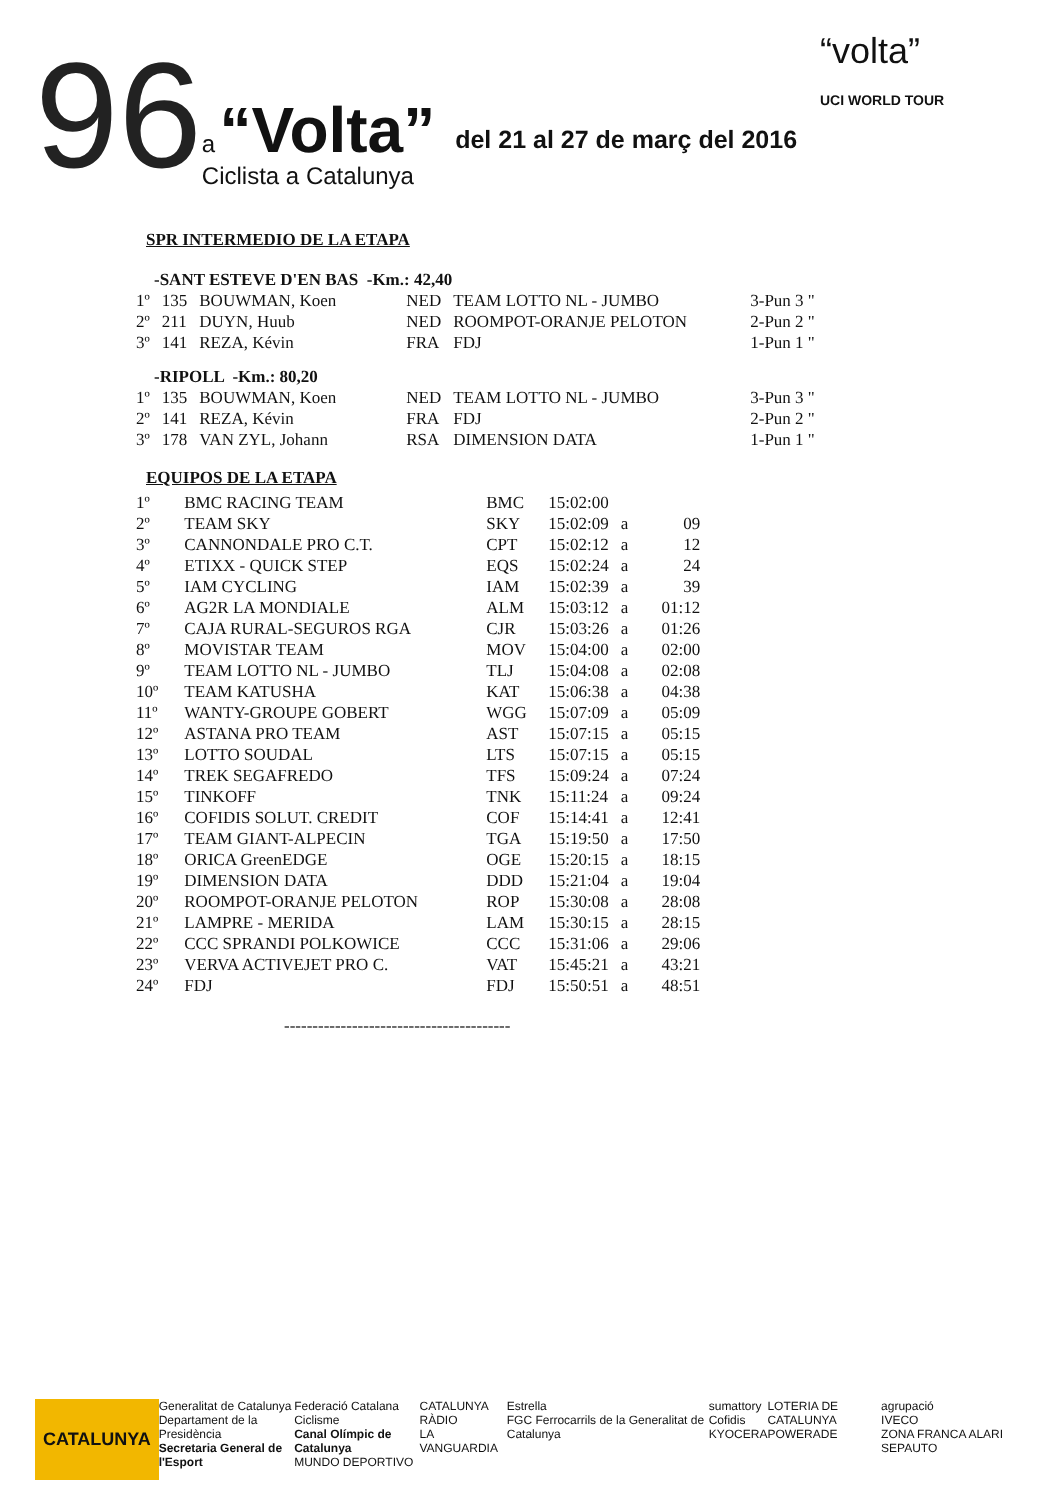96 a “Volta”
Ciclista a Catalunya del 21 al 27 de març del 2016
“volta”
UCI WORLD TOUR
SPR INTERMEDIO DE LA ETAPA
-SANT ESTEVE D'EN BAS -Km.: 42,40
| 1º | 135 | BOUWMAN, Koen | NED | TEAM LOTTO NL - JUMBO | 3-Pun 3 " |
| 2º | 211 | DUYN, Huub | NED | ROOMPOT-ORANJE PELOTON | 2-Pun 2 " |
| 3º | 141 | REZA, Kévin | FRA | FDJ | 1-Pun 1 " |
-RIPOLL -Km.: 80,20
| 1º | 135 | BOUWMAN, Koen | NED | TEAM LOTTO NL - JUMBO | 3-Pun 3 " |
| 2º | 141 | REZA, Kévin | FRA | FDJ | 2-Pun 2 " |
| 3º | 178 | VAN ZYL, Johann | RSA | DIMENSION DATA | 1-Pun 1 " |
EQUIPOS DE LA ETAPA
| 1º | BMC RACING TEAM | BMC | 15:02:00 | | |
| 2º | TEAM SKY | SKY | 15:02:09 | a | 09 |
| 3º | CANNONDALE PRO C.T. | CPT | 15:02:12 | a | 12 |
| 4º | ETIXX - QUICK STEP | EQS | 15:02:24 | a | 24 |
| 5º | IAM CYCLING | IAM | 15:02:39 | a | 39 |
| 6º | AG2R LA MONDIALE | ALM | 15:03:12 | a | 01:12 |
| 7º | CAJA RURAL-SEGUROS RGA | CJR | 15:03:26 | a | 01:26 |
| 8º | MOVISTAR TEAM | MOV | 15:04:00 | a | 02:00 |
| 9º | TEAM LOTTO NL - JUMBO | TLJ | 15:04:08 | a | 02:08 |
| 10º | TEAM KATUSHA | KAT | 15:06:38 | a | 04:38 |
| 11º | WANTY-GROUPE GOBERT | WGG | 15:07:09 | a | 05:09 |
| 12º | ASTANA PRO TEAM | AST | 15:07:15 | a | 05:15 |
| 13º | LOTTO SOUDAL | LTS | 15:07:15 | a | 05:15 |
| 14º | TREK SEGAFREDO | TFS | 15:09:24 | a | 07:24 |
| 15º | TINKOFF | TNK | 15:11:24 | a | 09:24 |
| 16º | COFIDIS SOLUT. CREDIT | COF | 15:14:41 | a | 12:41 |
| 17º | TEAM GIANT-ALPECIN | TGA | 15:19:50 | a | 17:50 |
| 18º | ORICA GreenEDGE | OGE | 15:20:15 | a | 18:15 |
| 19º | DIMENSION DATA | DDD | 15:21:04 | a | 19:04 |
| 20º | ROOMPOT-ORANJE PELOTON | ROP | 15:30:08 | a | 28:08 |
| 21º | LAMPRE - MERIDA | LAM | 15:30:15 | a | 28:15 |
| 22º | CCC SPRANDI POLKOWICE | CCC | 15:31:06 | a | 29:06 |
| 23º | VERVA ACTIVEJET PRO C. | VAT | 15:45:21 | a | 43:21 |
| 24º | FDJ | FDJ | 15:50:51 | a | 48:51 |
----------------------------------------
CATALUNYA
Generalitat de Catalunya
Departament de la Presidència
Secretaria General de l'Esport
Federació Catalana Ciclisme
Canal Olímpic de Catalunya
MUNDO DEPORTIVO
CATALUNYA RÀDIO
LA VANGUARDIA
Estrella
FGC Ferrocarrils de la Generalitat de Catalunya
sumattory
Cofidis
KYOCERA
LOTERIA DE CATALUNYA
POWERADE
agrupació
IVECO
ZONA FRANCA ALARI SEPAUTO